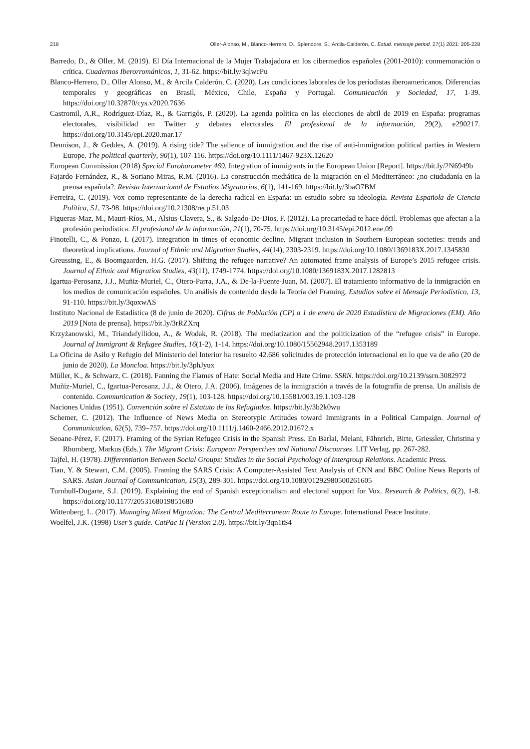218 Oller-Alonso, M., Blanco-Herrero, D., Splendore, S.; Arcila-Calderón, C. Estud. mensaje period. 27(1) 2021: 205-228
Barredo, D., & Oller, M. (2019). El Día Internacional de la Mujer Trabajadora en los cibermedios españoles (2001-2010): conmemoración o crítica. Cuadernos Iberorrománicos, 1, 31-62. https://bit.ly/3qlwcPu
Blanco-Herrero, D., Oller Alonso, M., & Arcila Calderón, C. (2020). Las condiciones laborales de los periodistas iberoamericanos. Diferencias temporales y geográficas en Brasil, México, Chile, España y Portugal. Comunicación y Sociedad, 17, 1-39. https://doi.org/10.32870/cys.v2020.7636
Castromil, A.R., Rodríguez-Díaz, R., & Garrigós, P. (2020). La agenda política en las elecciones de abril de 2019 en España: programas electorales, visibilidad en Twitter y debates electorales. El profesional de la información, 29(2), e290217. https://doi.org/10.3145/epi.2020.mar.17
Dennison, J., & Geddes, A. (2019). A rising tide? The salience of immigration and the rise of anti-immigration political parties in Western Europe. The political quarterly, 90(1), 107-116. https://doi.org/10.1111/1467-923X.12620
European Commission (2018) Special Eurobarometer 469. Integration of immigrants in the European Union [Report]. https://bit.ly/2N6949b
Fajardo Fernández, R., & Soriano Miras, R.M. (2016). La construcción mediática de la migración en el Mediterráneo: ¿no-ciudadanía en la prensa española?. Revista Internacional de Estudios Migratorios, 6(1), 141-169. https://bit.ly/3baO7BM
Ferreira, C. (2019). Vox como representante de la derecha radical en España: un estudio sobre su ideología. Revista Española de Ciencia Política, 51, 73-98. https://doi.org/10.21308/recp.51.03
Figueras-Maz, M., Mauri-Ríos, M., Alsius-Clavera, S., & Salgado-De-Dios, F. (2012). La precariedad te hace dócil. Problemas que afectan a la profesión periodística. El profesional de la información, 21(1), 70-75. https://doi.org/10.3145/epi.2012.ene.09
Finotelli, C., & Ponzo, I. (2017). Integration in times of economic decline. Migrant inclusion in Southern European societies: trends and theoretical implications. Journal of Ethnic and Migration Studies, 44(14), 2303-2319. https://doi.org/10.1080/1369183X.2017.1345830
Greussing, E., & Boomgaarden, H.G. (2017). Shifting the refugee narrative? An automated frame analysis of Europe’s 2015 refugee crisis. Journal of Ethnic and Migration Studies, 43(11), 1749-1774. https://doi.org/10.1080/1369183X.2017.1282813
Igartua-Perosanz, J.J., Muñiz-Muriel, C., Otero-Parra, J.A., & De-la-Fuente-Juan, M. (2007). El tratamiento informativo de la inmigración en los medios de comunicación españoles. Un análisis de contenido desde la Teoría del Framing. Estudios sobre el Mensaje Periodístico, 13, 91-110. https://bit.ly/3qoxwAS
Instituto Nacional de Estadística (8 de junio de 2020). Cifras de Población (CP) a 1 de enero de 2020 Estadística de Migraciones (EM). Año 2019 [Nota de prensa]. https://bit.ly/3rRZXrq
Krzyżanowski, M., Triandafyllidou, A., & Wodak, R. (2018). The mediatization and the politicization of the “refugee crisis” in Europe. Journal of Immigrant & Refugee Studies, 16(1-2), 1-14. https://doi.org/10.1080/15562948.2017.1353189
La Oficina de Asilo y Refugio del Ministerio del Interior ha resuelto 42.686 solicitudes de protección internacional en lo que va de año (20 de junio de 2020). La Moncloa. https://bit.ly/3phJyux
Müller, K., & Schwarz, C. (2018). Fanning the Flames of Hate: Social Media and Hate Crime. SSRN. https://doi.org/10.2139/ssrn.3082972
Muñiz-Muriel, C., Igartua-Perosanz, J.J., & Otero, J.A. (2006). Imágenes de la inmigración a través de la fotografía de prensa. Un análisis de contenido. Communication & Society, 19(1), 103-128. https://doi.org/10.15581/003.19.1.103-128
Naciones Unidas (1951). Convención sobre el Estatuto de los Refugiados. https://bit.ly/3b2k0wu
Schemer, C. (2012). The Influence of News Media on Stereotypic Attitudes toward Immigrants in a Political Campaign. Journal of Communication, 62(5), 739–757. https://doi.org/10.1111/j.1460-2466.2012.01672.x
Seoane-Pérez, F. (2017). Framing of the Syrian Refugee Crisis in the Spanish Press. En Barlai, Melani, Fähnrich, Birte, Griessler, Christina y Rhomberg, Markus (Eds.). The Migrant Crisis: European Perspectives and National Discourses. LIT Verlag, pp. 267-282.
Tajfel, H. (1978). Differentiation Between Social Groups: Studies in the Social Psychology of Intergroup Relations. Academic Press.
Tian, Y. & Stewart, C.M. (2005). Framing the SARS Crisis: A Computer-Assisted Text Analysis of CNN and BBC Online News Reports of SARS. Asian Journal of Communication, 15(3), 289-301. https://doi.org/10.1080/01292980500261605
Turnbull-Dugarte, S.J. (2019). Explaining the end of Spanish exceptionalism and electoral support for Vox. Research & Politics, 6(2), 1-8. https://doi.org/10.1177/2053168019851680
Wittenberg, L. (2017). Managing Mixed Migration: The Central Mediterranean Route to Europe. International Peace Institute.
Woelfel, J.K. (1998) User’s guide. CatPac II (Version 2.0). https://bit.ly/3qn1tS4